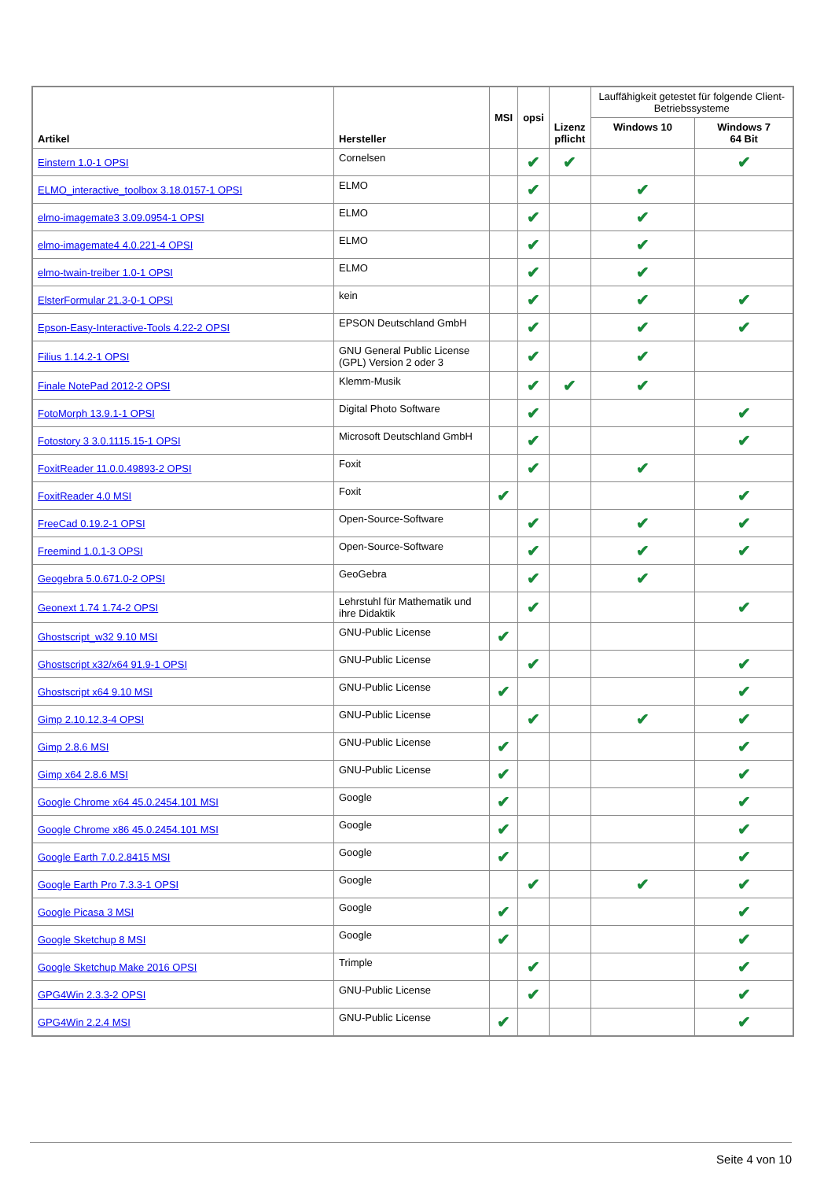| Artikel | Hersteller | MSI | opsi | Lizenz pflicht | Lauffähigkeit getestet für folgende Client-Betriebssysteme | |
| --- | --- | --- | --- | --- | --- | --- |
| | | | | | Windows 10 | Windows 7 64 Bit |
| Einstern 1.0-1 OPSI | Cornelsen | | ✔ | ✔ | | ✔ |
| ELMO_interactive_toolbox 3.18.0157-1 OPSI | ELMO | | ✔ | | ✔ | |
| elmo-imagemate3 3.09.0954-1 OPSI | ELMO | | ✔ | | ✔ | |
| elmo-imagemate4 4.0.221-4 OPSI | ELMO | | ✔ | | ✔ | |
| elmo-twain-treiber 1.0-1 OPSI | ELMO | | ✔ | | ✔ | |
| ElsterFormular 21.3-0-1 OPSI | kein | | ✔ | | ✔ | ✔ |
| Epson-Easy-Interactive-Tools 4.22-2 OPSI | EPSON Deutschland GmbH | | ✔ | | ✔ | ✔ |
| Filius 1.14.2-1 OPSI | GNU General Public License (GPL) Version 2 oder 3 | | ✔ | | ✔ | |
| Finale NotePad 2012-2 OPSI | Klemm-Musik | | ✔ | ✔ | ✔ | |
| FotoMorph 13.9.1-1 OPSI | Digital Photo Software | | ✔ | | | ✔ |
| Fotostory 3 3.0.1115.15-1 OPSI | Microsoft Deutschland GmbH | | ✔ | | | ✔ |
| FoxitReader 11.0.0.49893-2 OPSI | Foxit | | ✔ | | ✔ | |
| FoxitReader 4.0 MSI | Foxit | ✔ | | | | ✔ |
| FreeCad 0.19.2-1 OPSI | Open-Source-Software | | ✔ | | ✔ | ✔ |
| Freemind 1.0.1-3 OPSI | Open-Source-Software | | ✔ | | ✔ | ✔ |
| Geogebra 5.0.671.0-2 OPSI | GeoGebra | | ✔ | | ✔ | |
| Geonext 1.74 1.74-2 OPSI | Lehrstuhl für Mathematik und ihre Didaktik | | ✔ | | | ✔ |
| Ghostscript_w32 9.10 MSI | GNU-Public License | ✔ | | | | |
| Ghostscript x32/x64 91.9-1 OPSI | GNU-Public License | | ✔ | | | ✔ |
| Ghostscript x64 9.10 MSI | GNU-Public License | ✔ | | | | ✔ |
| Gimp 2.10.12.3-4 OPSI | GNU-Public License | | ✔ | | ✔ | ✔ |
| Gimp 2.8.6 MSI | GNU-Public License | ✔ | | | | ✔ |
| Gimp x64 2.8.6 MSI | GNU-Public License | ✔ | | | | ✔ |
| Google Chrome x64 45.0.2454.101 MSI | Google | ✔ | | | | ✔ |
| Google Chrome x86 45.0.2454.101 MSI | Google | ✔ | | | | ✔ |
| Google Earth 7.0.2.8415 MSI | Google | ✔ | | | | ✔ |
| Google Earth Pro 7.3.3-1 OPSI | Google | | ✔ | | ✔ | ✔ |
| Google Picasa 3 MSI | Google | ✔ | | | | ✔ |
| Google Sketchup 8 MSI | Google | ✔ | | | | ✔ |
| Google Sketchup Make 2016 OPSI | Trimple | | ✔ | | | ✔ |
| GPG4Win 2.3.3-2 OPSI | GNU-Public License | | ✔ | | | ✔ |
| GPG4Win 2.2.4 MSI | GNU-Public License | ✔ | | | | ✔ |
Seite 4 von 10